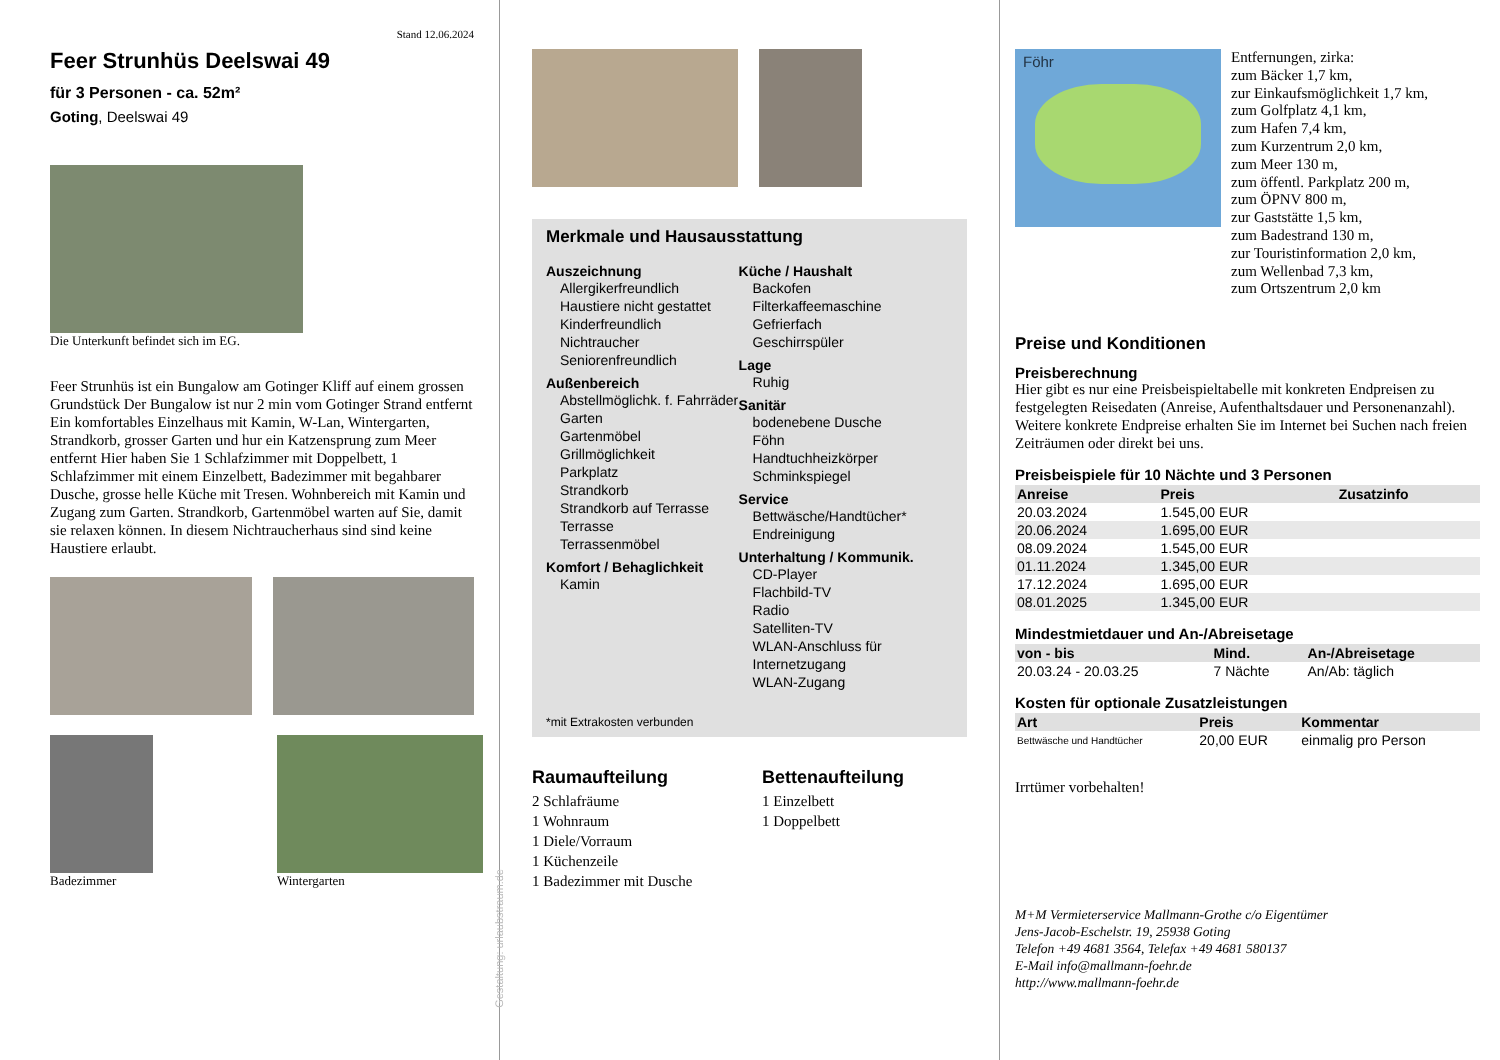Stand 12.06.2024
Feer Strunhüs Deelswai 49
für 3 Personen - ca. 52m²
Goting, Deelswai 49
Die Unterkunft befindet sich im EG.
Feer Strunhüs ist ein Bungalow am Gotinger Kliff auf einem grossen Grundstück Der Bungalow ist nur 2 min vom Gotinger Strand entfernt Ein komfortables Einzelhaus mit Kamin, W-Lan, Wintergarten, Strandkorb, grosser Garten und hur ein Katzensprung zum Meer entfernt Hier haben Sie 1 Schlafzimmer mit Doppelbett, 1 Schlafzimmer mit einem Einzelbett, Badezimmer mit begahbarer Dusche, grosse helle Küche mit Tresen. Wohnbereich mit Kamin und Zugang zum Garten. Strandkorb, Gartenmöbel warten auf Sie, damit sie relaxen können. In diesem Nichtraucherhaus sind sind keine Haustiere erlaubt.
Badezimmer Wintergarten
Gestaltung: urlaubstraum.de
Merkmale und Hausausstattung
Auszeichnung
Allergikerfreundlich
Haustiere nicht gestattet
Kinderfreundlich
Nichtraucher
Seniorenfreundlich
Außenbereich
Abstellmöglichk. f. Fahrräder
Garten
Gartenmöbel
Grillmöglichkeit
Parkplatz
Strandkorb
Strandkorb auf Terrasse
Terrasse
Terrassenmöbel
Komfort / Behaglichkeit
Kamin
Küche / Haushalt
Backofen
Filterkaffeemaschine
Gefrierfach
Geschirrspüler
Lage
Ruhig
Sanitär
bodenebene Dusche
Föhn
Handtuchheizkörper
Schminkspiegel
Service
Bettwäsche/Handtücher*
Endreinigung
Unterhaltung / Kommunik.
CD-Player
Flachbild-TV
Radio
Satelliten-TV
WLAN-Anschluss für Internetzugang
WLAN-Zugang
*mit Extrakosten verbunden
Raumaufteilung
2 Schlafräume
1 Wohnraum
1 Diele/Vorraum
1 Küchenzeile
1 Badezimmer mit Dusche
Bettenaufteilung
1 Einzelbett
1 Doppelbett
Föhr
Entfernungen, zirka:
zum Bäcker 1,7 km,
zur Einkaufsmöglichkeit 1,7 km,
zum Golfplatz 4,1 km,
zum Hafen 7,4 km,
zum Kurzentrum 2,0 km,
zum Meer 130 m,
zum öffentl. Parkplatz 200 m,
zum ÖPNV 800 m,
zur Gaststätte 1,5 km,
zum Badestrand 130 m,
zur Touristinformation 2,0 km,
zum Wellenbad 7,3 km,
zum Ortszentrum 2,0 km
Preise und Konditionen
Preisberechnung
Hier gibt es nur eine Preisbeispieltabelle mit konkreten Endpreisen zu festgelegten Reisedaten (Anreise, Aufenthaltsdauer und Personenanzahl). Weitere konkrete Endpreise erhalten Sie im Internet bei Suchen nach freien Zeiträumen oder direkt bei uns.
Preisbeispiele für 10 Nächte und 3 Personen
| Anreise | Preis | Zusatzinfo |
| --- | --- | --- |
| 20.03.2024 | 1.545,00 EUR | |
| 20.06.2024 | 1.695,00 EUR | |
| 08.09.2024 | 1.545,00 EUR | |
| 01.11.2024 | 1.345,00 EUR | |
| 17.12.2024 | 1.695,00 EUR | |
| 08.01.2025 | 1.345,00 EUR | |
Mindestmietdauer und An-/Abreisetage
| von - bis | Mind. | An-/Abreisetage |
| --- | --- | --- |
| 20.03.24 - 20.03.25 | 7 Nächte | An/Ab: täglich |
Kosten für optionale Zusatzleistungen
| Art | Preis | Kommentar |
| --- | --- | --- |
| Bettwäsche und Handtücher | 20,00 EUR | einmalig pro Person |
Irrtümer vorbehalten!
M+M Vermieterservice Mallmann-Grothe c/o Eigentümer
Jens-Jacob-Eschelstr. 19, 25938 Goting
Telefon +49 4681 3564, Telefax +49 4681 580137
E-Mail info@mallmann-foehr.de
http://www.mallmann-foehr.de